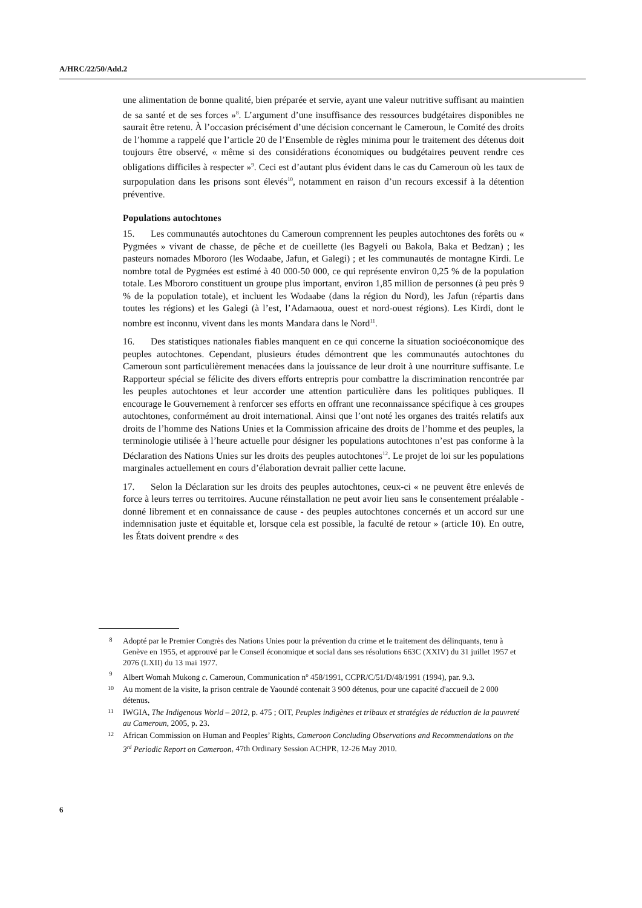A/HRC/22/50/Add.2
une alimentation de bonne qualité, bien préparée et servie, ayant une valeur nutritive suffisant au maintien de sa santé et de ses forces »<sup>8</sup>. L’argument d’une insuffisance des ressources budgétaires disponibles ne saurait être retenu. À l’occasion précisément d’une décision concernant le Cameroun, le Comité des droits de l’homme a rappelé que l’article 20 de l’Ensemble de règles minima pour le traitement des détenus doit toujours être observé, « même si des considérations économiques ou budgétaires peuvent rendre ces obligations difficiles à respecter »<sup>9</sup>. Ceci est d’autant plus évident dans le cas du Cameroun où les taux de surpopulation dans les prisons sont élevés<sup>10</sup>, notamment en raison d’un recours excessif à la détention préventive.
Populations autochtones
15. Les communautés autochtones du Cameroun comprennent les peuples autochtones des forêts ou « Pygmées » vivant de chasse, de pêche et de cueillette (les Bagyeli ou Bakola, Baka et Bedzan) ; les pasteurs nomades Mbororo (les Wodaabe, Jafun, et Galegi) ; et les communautés de montagne Kirdi. Le nombre total de Pygmées est estimé à 40 000-50 000, ce qui représente environ 0,25 % de la population totale. Les Mbororo constituent un groupe plus important, environ 1,85 million de personnes (à peu près 9 % de la population totale), et incluent les Wodaabe (dans la région du Nord), les Jafun (répartis dans toutes les régions) et les Galegi (à l’est, l’Adamaoua, ouest et nord-ouest régions). Les Kirdi, dont le nombre est inconnu, vivent dans les monts Mandara dans le Nord<sup>11</sup>.
16. Des statistiques nationales fiables manquent en ce qui concerne la situation socioéconomique des peuples autochtones. Cependant, plusieurs études démontrent que les communautés autochtones du Cameroun sont particulièrement menacées dans la jouissance de leur droit à une nourriture suffisante. Le Rapporteur spécial se félicite des divers efforts entrepris pour combattre la discrimination rencontrée par les peuples autochtones et leur accorder une attention particulière dans les politiques publiques. Il encourage le Gouvernement à renforcer ses efforts en offrant une reconnaissance spécifique à ces groupes autochtones, conformément au droit international. Ainsi que l’ont noté les organes des traités relatifs aux droits de l’homme des Nations Unies et la Commission africaine des droits de l’homme et des peuples, la terminologie utilisée à l’heure actuelle pour désigner les populations autochtones n’est pas conforme à la Déclaration des Nations Unies sur les droits des peuples autochtones<sup>12</sup>. Le projet de loi sur les populations marginales actuellement en cours d’élaboration devrait pallier cette lacune.
17. Selon la Déclaration sur les droits des peuples autochtones, ceux-ci « ne peuvent être enlevés de force à leurs terres ou territoires. Aucune réinstallation ne peut avoir lieu sans le consentement préalable - donné librement et en connaissance de cause - des peuples autochtones concernés et un accord sur une indemnisation juste et équitable et, lorsque cela est possible, la faculté de retour » (article 10). En outre, les États doivent prendre « des
8 Adopté par le Premier Congrès des Nations Unies pour la prévention du crime et le traitement des délinquants, tenu à Genève en 1955, et approuvé par le Conseil économique et social dans ses résolutions 663C (XXIV) du 31 juillet 1957 et 2076 (LXII) du 13 mai 1977.
9 Albert Womah Mukong c. Cameroun, Communication n<sup>o</sup> 458/1991, CCPR/C/51/D/48/1991 (1994), par. 9.3.
10 Au moment de la visite, la prison centrale de Yaoundé contenait 3 900 détenus, pour une capacité d'accueil de 2 000 détenus.
11 IWGIA, The Indigenous World – 2012, p. 475 ; OIT, Peuples indigènes et tribaux et stratégies de réduction de la pauvreté au Cameroun, 2005, p. 23.
12 African Commission on Human and Peoples’ Rights, Cameroon Concluding Observations and Recommendations on the 3<sup>rd</sup> Periodic Report on Cameroon, 47th Ordinary Session ACHPR, 12-26 May 2010.
6